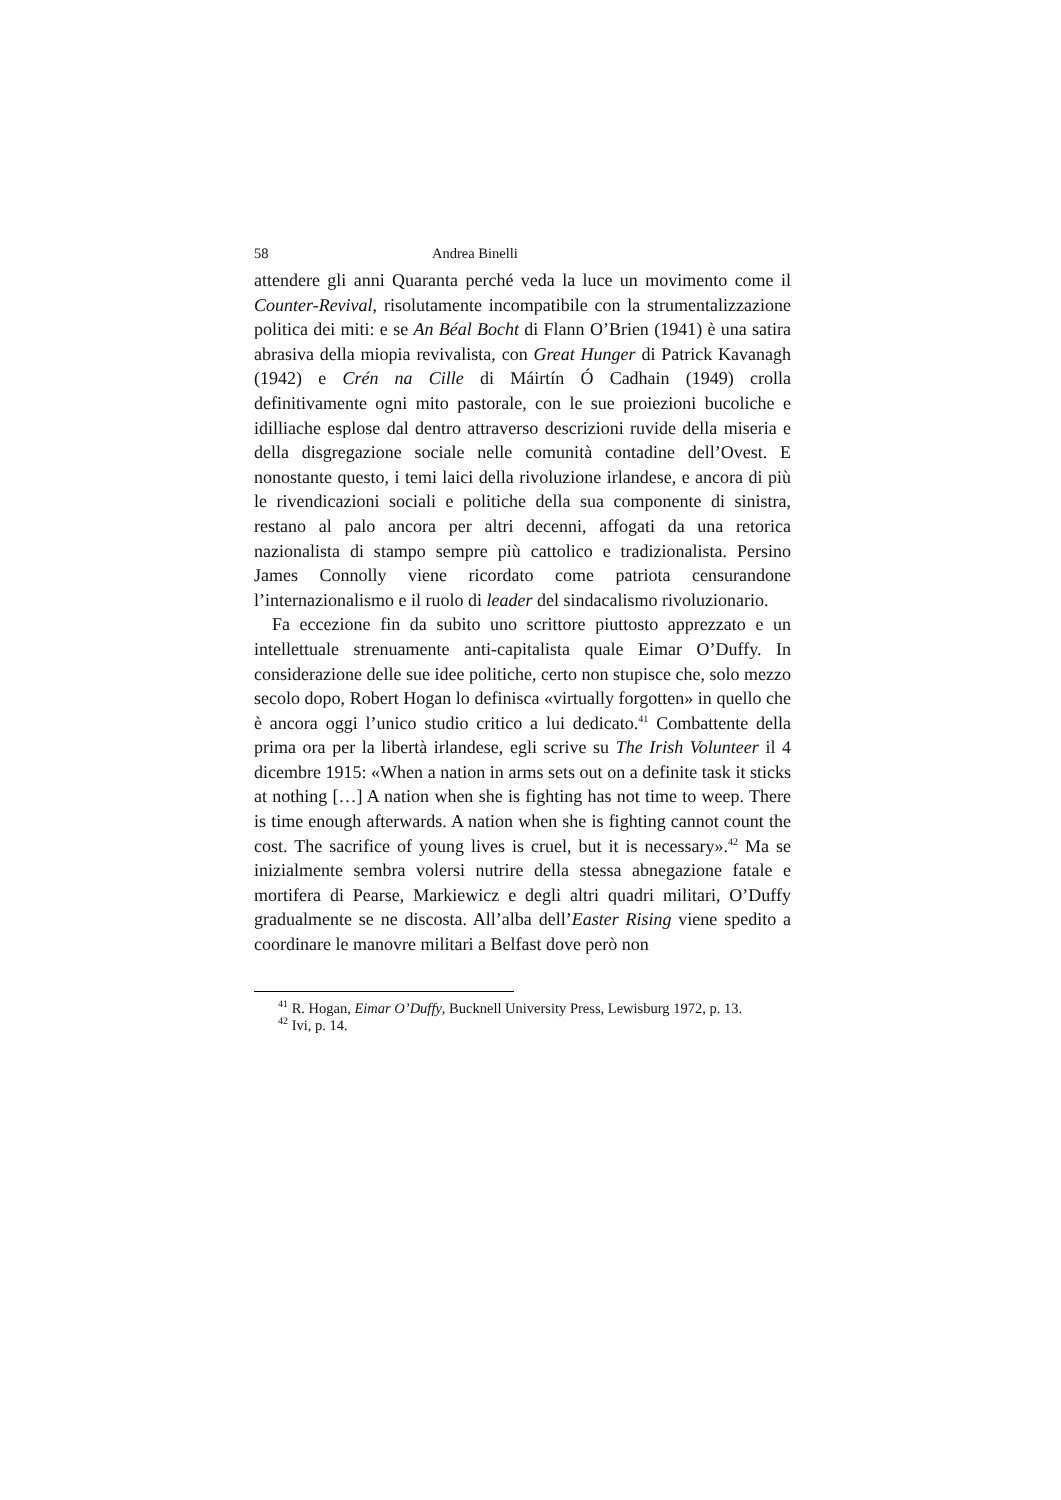58 Andrea Binelli
attendere gli anni Quaranta perché veda la luce un movimento come il Counter-Revival, risolutamente incompatibile con la strumentalizzazione politica dei miti: e se An Béal Bocht di Flann O’Brien (1941) è una satira abrasiva della miopia revivalista, con Great Hunger di Patrick Kavanagh (1942) e Crén na Cille di Máirtín Ó Cadhain (1949) crolla definitivamente ogni mito pastorale, con le sue proiezioni bucoliche e idilliache esplose dal dentro attraverso descrizioni ruvide della miseria e della disgregazione sociale nelle comunità contadine dell’Ovest. E nonostante questo, i temi laici della rivoluzione irlandese, e ancora di più le rivendicazioni sociali e politiche della sua componente di sinistra, restano al palo ancora per altri decenni, affogati da una retorica nazionalista di stampo sempre più cattolico e tradizionalista. Persino James Connolly viene ricordato come patriota censurandone l’internazionalismo e il ruolo di leader del sindacalismo rivoluzionario.
Fa eccezione fin da subito uno scrittore piuttosto apprezzato e un intellettuale strenuamente anti-capitalista quale Eimar O’Duffy. In considerazione delle sue idee politiche, certo non stupisce che, solo mezzo secolo dopo, Robert Hogan lo definisca «virtually forgotten» in quello che è ancora oggi l’unico studio critico a lui dedicato.<sup>41</sup> Combattente della prima ora per la libertà irlandese, egli scrive su The Irish Volunteer il 4 dicembre 1915: «When a nation in arms sets out on a definite task it sticks at nothing […] A nation when she is fighting has not time to weep. There is time enough afterwards. A nation when she is fighting cannot count the cost. The sacrifice of young lives is cruel, but it is necessary».<sup>42</sup> Ma se inizialmente sembra volersi nutrire della stessa abnegazione fatale e mortifera di Pearse, Markiewicz e degli altri quadri militari, O’Duffy gradualmente se ne discosta. All’alba dell’Easter Rising viene spedito a coordinare le manovre militari a Belfast dove però non
<sup>41</sup> R. Hogan, Eimar O’Duffy, Bucknell University Press, Lewisburg 1972, p. 13.
<sup>42</sup> Ivi, p. 14.